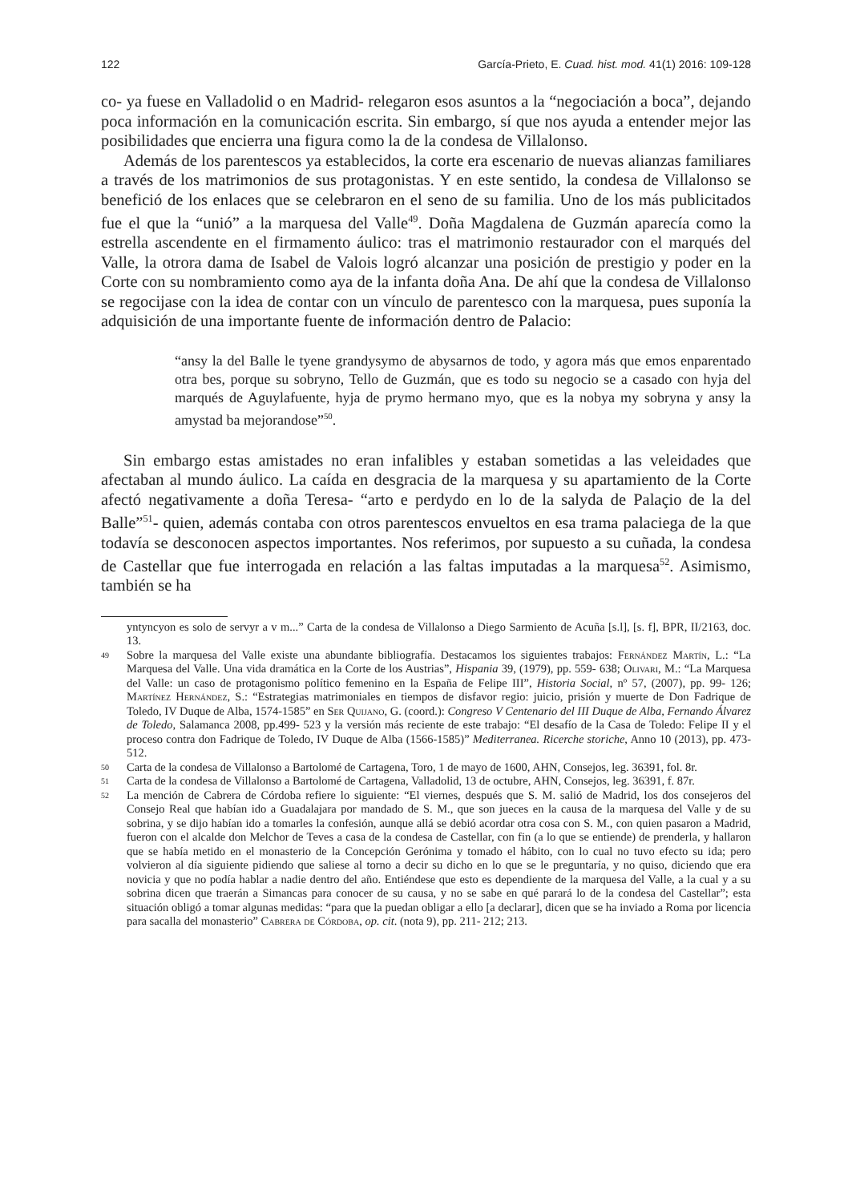122 García-Prieto, E. Cuad. hist. mod. 41(1) 2016: 109-128
co- ya fuese en Valladolid o en Madrid- relegaron esos asuntos a la “negociación a boca”, dejando poca información en la comunicación escrita. Sin embargo, sí que nos ayuda a entender mejor las posibilidades que encierra una figura como la de la condesa de Villalonso.
Además de los parentescos ya establecidos, la corte era escenario de nuevas alianzas familiares a través de los matrimonios de sus protagonistas. Y en este sentido, la condesa de Villalonso se benefició de los enlaces que se celebraron en el seno de su familia. Uno de los más publicitados fue el que la “unió” a la marquesa del Valle<sup>49</sup>. Doña Magdalena de Guzmán aparecía como la estrella ascendente en el firmamento áulico: tras el matrimonio restaurador con el marqués del Valle, la otrora dama de Isabel de Valois logró alcanzar una posición de prestigio y poder en la Corte con su nombramiento como aya de la infanta doña Ana. De ahí que la condesa de Villalonso se regocijase con la idea de contar con un vínculo de parentesco con la marquesa, pues suponía la adquisición de una importante fuente de información dentro de Palacio:
“ansy la del Balle le tyene grandysymo de abysarnos de todo, y agora más que emos enparentado otra bes, porque su sobryno, Tello de Guzmán, que es todo su negocio se a casado con hyja del marqués de Aguylafuente, hyja de prymo hermano myo, que es la nobya my sobryna y ansy la amystad ba mejorandose”<sup>50</sup>.
Sin embargo estas amistades no eran infalibles y estaban sometidas a las veleidades que afectaban al mundo áulico. La caída en desgracia de la marquesa y su apartamiento de la Corte afectó negativamente a doña Teresa- “arto e perdydo en lo de la salyda de Palaçio de la del Balle”<sup>51</sup>- quien, además contaba con otros parentescos envueltos en esa trama palaciega de la que todavía se desconocen aspectos importantes. Nos referimos, por supuesto a su cuñada, la condesa de Castellar que fue interrogada en relación a las faltas imputadas a la marquesa<sup>52</sup>. Asimismo, también se ha
yntyncyon es solo de servyr a v m...” Carta de la condesa de Villalonso a Diego Sarmiento de Acuña [s.l], [s. f], BPR, II/2163, doc. 13.
49 Sobre la marquesa del Valle existe una abundante bibliografía. Destacamos los siguientes trabajos: Fernández Martín, L.: “La Marquesa del Valle. Una vida dramática en la Corte de los Austrias”, Hispania 39, (1979), pp. 559- 638; Olivari, M.: “La Marquesa del Valle: un caso de protagonismo político femenino en la España de Felipe III”, Historia Social, nº 57, (2007), pp. 99- 126; Martínez Hernández, S.: “Estrategias matrimoniales en tiempos de disfavor regio: juicio, prisión y muerte de Don Fadrique de Toledo, IV Duque de Alba, 1574-1585” en Ser Quijano, G. (coord.): Congreso V Centenario del III Duque de Alba, Fernando Álvarez de Toledo, Salamanca 2008, pp.499- 523 y la versión más reciente de este trabajo: “El desafío de la Casa de Toledo: Felipe II y el proceso contra don Fadrique de Toledo, IV Duque de Alba (1566-1585)” Mediterranea. Ricerche storiche, Anno 10 (2013), pp. 473- 512.
50 Carta de la condesa de Villalonso a Bartolomé de Cartagena, Toro, 1 de mayo de 1600, AHN, Consejos, leg. 36391, fol. 8r.
51 Carta de la condesa de Villalonso a Bartolomé de Cartagena, Valladolid, 13 de octubre, AHN, Consejos, leg. 36391, f. 87r.
52 La mención de Cabrera de Córdoba refiere lo siguiente: “El viernes, después que S. M. salió de Madrid, los dos consejeros del Consejo Real que habían ido a Guadalajara por mandado de S. M., que son jueces en la causa de la marquesa del Valle y de su sobrina, y se dijo habían ido a tomarles la confesión, aunque allá se debió acordar otra cosa con S. M., con quien pasaron a Madrid, fueron con el alcalde don Melchor de Teves a casa de la condesa de Castellar, con fin (a lo que se entiende) de prenderla, y hallaron que se había metido en el monasterio de la Concepción Gerónima y tomado el hábito, con lo cual no tuvo efecto su ida; pero volvieron al día siguiente pidiendo que saliese al torno a decir su dicho en lo que se le preguntaría, y no quiso, diciendo que era novicia y que no podía hablar a nadie dentro del año. Entiéndese que esto es dependiente de la marquesa del Valle, a la cual y a su sobrina dicen que traerán a Simancas para conocer de su causa, y no se sabe en qué parará lo de la condesa del Castellar”; esta situación obligó a tomar algunas medidas: “para que la puedan obligar a ello [a declarar], dicen que se ha inviado a Roma por licencia para sacalla del monasterio” Cabrera de Córdoba, op. cit. (nota 9), pp. 211- 212; 213.